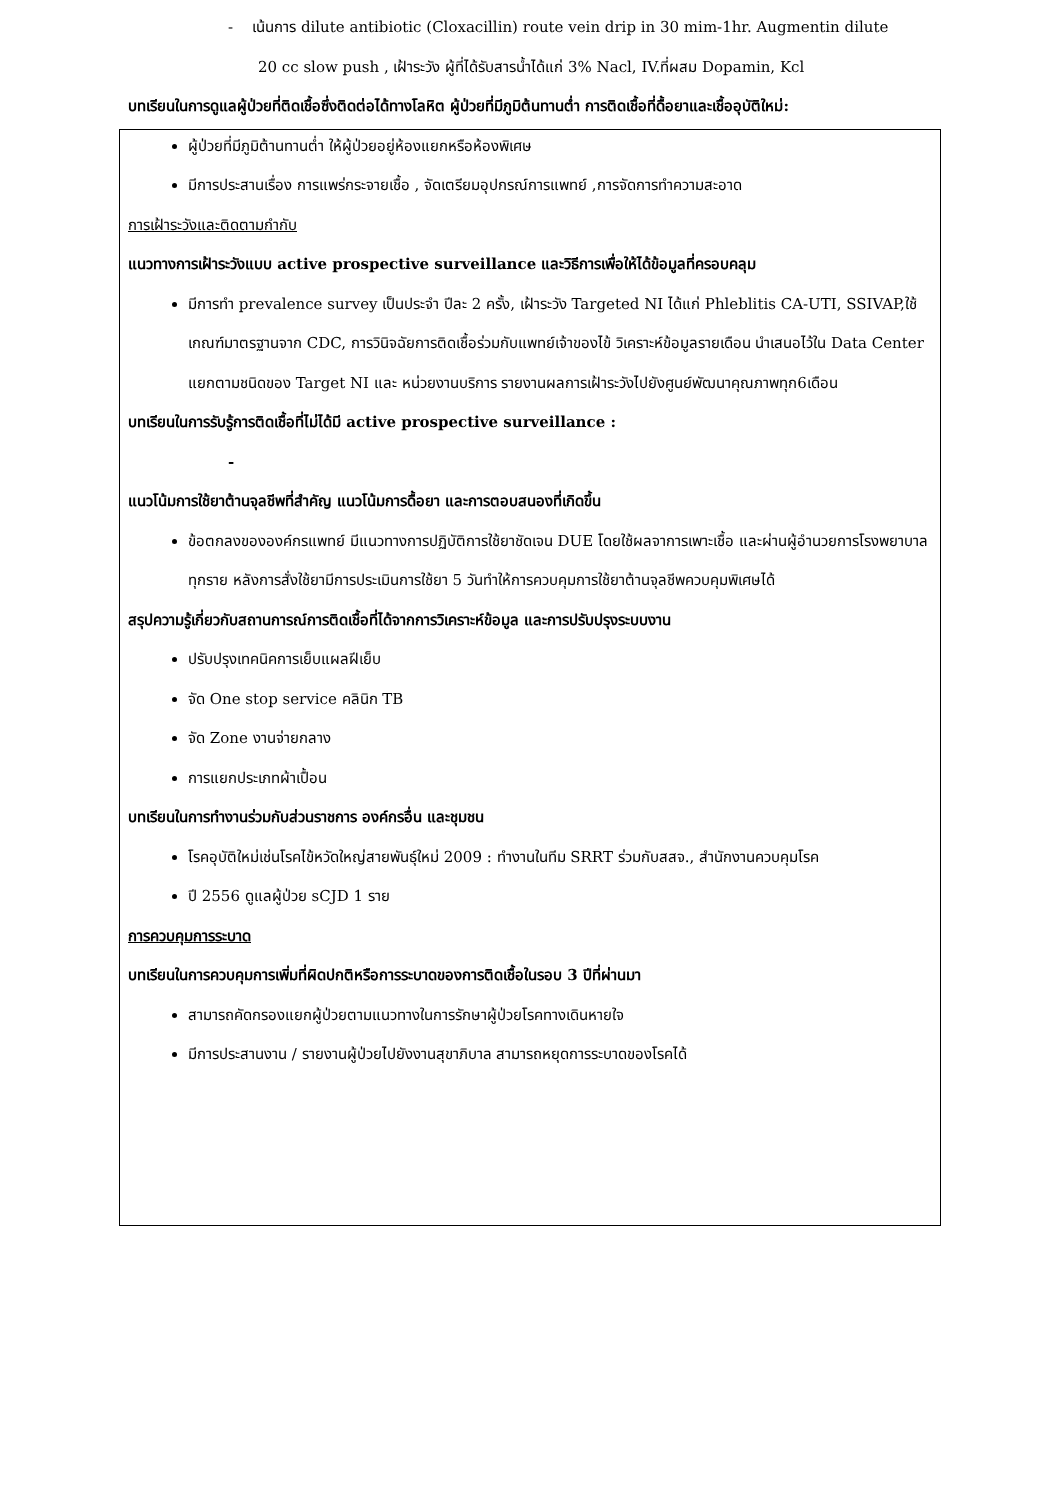- เน้นการ dilute antibiotic (Cloxacillin) route vein drip in 30 mim-1hr. Augmentin dilute
20 cc slow push , เฝ้าระวัง ผู้ที่ได้รับสารน้ำได้แก่ 3% Nacl, IV.ที่ผสม Dopamin, Kcl
บทเรียนในการดูแลผู้ป่วยที่ติดเชื้อซึ่งติดต่อได้ทางโลหิต ผู้ป่วยที่มีภูมิต้นทานต่ำ การติดเชื้อที่ดื้อยาและเชื้ออุบัติใหม่:
ผู้ป่วยที่มีภูมิต้านทานต่ำ ให้ผู้ป่วยอยู่ห้องแยกหรือห้องพิเศษ
มีการประสานเรื่อง การแพร่กระจายเชื้อ , จัดเตรียมอุปกรณ์การแพทย์ ,การจัดการทำความสะอาด
การเฝ้าระวังและติดตามกำกับ
แนวทางการเฝ้าระวังแบบ active prospective surveillance และวิธีการเพื่อให้ได้ข้อมูลที่ครอบคลุม
มีการทำ prevalence survey เป็นประจำ ปีละ 2 ครั้ง, เฝ้าระวัง Targeted NI ได้แก่ Phleblitis CA-UTI, SSIVAP,ใช้เกณฑ์มาตรฐานจาก CDC, การวินิจฉัยการติดเชื้อร่วมกับแพทย์เจ้าของไข้ วิเคราะห์ข้อมูลรายเดือน นำเสนอไว้ใน Data Center แยกตามชนิดของ Target NI และ หน่วยงานบริการ รายงานผลการเฝ้าระวังไปยังศูนย์พัฒนาคุณภาพทุก6เดือน
บทเรียนในการรับรู้การติดเชื้อที่ไม่ได้มี active prospective surveillance :
-
แนวโน้มการใช้ยาต้านจุลชีพที่สำคัญ แนวโน้มการดื้อยา และการตอบสนองที่เกิดขึ้น
ข้อตกลงขององค์กรแพทย์ มีแนวทางการปฏิบัติการใช้ยาชัดเจน DUE โดยใช้ผลจาการเพาะเชื้อ และผ่านผู้อำนวยการโรงพยาบาลทุกราย หลังการสั่งใช้ยามีการประเมินการใช้ยา 5 วันทำให้การควบคุมการใช้ยาต้านจุลชีพควบคุมพิเศษได้
สรุปความรู้เกี่ยวกับสถานการณ์การติดเชื้อที่ได้จากการวิเคราะห์ข้อมูล และการปรับปรุงระบบงาน
ปรับปรุงเทคนิคการเย็บแผลฝีเย็บ
จัด One stop service คลินิก TB
จัด Zone งานจ่ายกลาง
การแยกประเภทผ้าเปื้อน
บทเรียนในการทำงานร่วมกับส่วนราชการ องค์กรอื่น และชุมชน
โรคอุบัติใหม่เช่นโรคไข้หวัดใหญ่สายพันธุ์ใหม่ 2009 : ทำงานในทีม SRRT ร่วมกับสสจ., สำนักงานควบคุมโรค
ปี 2556 ดูแลผู้ป่วย sCJD 1 ราย
การควบคุมการระบาด
บทเรียนในการควบคุมการเพิ่มที่ผิดปกติหรือการระบาดของการติดเชื้อในรอบ 3 ปีที่ผ่านมา
สามารถคัดกรองแยกผู้ป่วยตามแนวทางในการรักษาผู้ป่วยโรคทางเดินหายใจ
มีการประสานงาน / รายงานผู้ป่วยไปยังงานสุขาภิบาล สามารถหยุดการระบาดของโรคได้